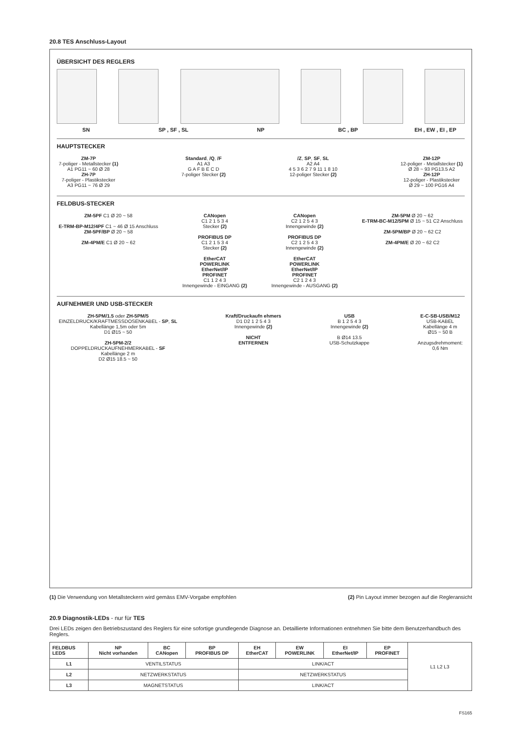20.8 TES Anschluss-Layout
ÜBERSICHT DES REGLERS
SN SP , SF , SL NP BC , BP EH , EW , EI , EP
HAUPTSTECKER
ZM-7P
7-poliger - Metallstecker (1)
A1 PG11 ~ 60 Ø 28
ZH-7P
7-poliger - Plastikstecker
A3 PG11 ~ 76 Ø 29
Standard, /Q, /F
A1 A3
G A F B E C D
7-poliger Stecker (2)
/Z, SP, SF, SL
A2 A4
4 5 3 6 2 7 9 11 1 8 10
12-poliger Stecker (2)
ZM-12P
12-poliger - Metallstecker (1)
Ø 28 ~ 93 PG13.5 A2
ZH-12P
12-poliger - Plastikstecker
Ø 29 ~ 100 PG16 A4
FELDBUS-STECKER
ZM-5PF C1 Ø 20 ~ 58
E-TRM-BP-M12/4PF C1 ~ 46 Ø 15 Anschluss
ZM-5PF/BP Ø 20 ~ 58
ZM-4PM/E C1 Ø 20 ~ 62
CANopen
C1 2 1 5 3 4
Stecker (2)
PROFIBUS DP
C1 2 1 5 3 4
Stecker (2)
EtherCAT
POWERLINK
EtherNet/IP
PROFINET
C1 1 2 4 3
Innengewinde - EINGANG (2)
CANopen
C2 1 2 5 4 3
Innengewinde (2)
PROFIBUS DP
C2 1 2 5 4 3
Innengewinde (2)
EtherCAT
POWERLINK
EtherNet/IP
PROFINET
C2 1 2 4 3
Innengewinde - AUSGANG (2)
ZM-5PM Ø 20 ~ 62
E-TRM-BC-M12/5PM Ø 15 ~ 51 C2 Anschluss
ZM-5PM/BP Ø 20 ~ 62 C2
ZM-4PM/E Ø 20 ~ 62 C2
AUFNEHMER UND USB-STECKER
ZH-5PM/1.5 oder ZH-5PM/5
EINZELDRUCK/KRAFTMESSDOSENKABEL - SP, SL
Kabellänge 1,5m oder 5m
D1 Ø15 ~ 50
ZH-5PM-2/2
DOPPELDRUCKAUFNEHMERKABEL - SF
Kabellänge 2 m
D2 Ø15 18.5 ~ 50
Kraft/Druckaufn ehmers
D1 D2 1 2 5 4 3
Innengewinde (2)
NICHT
ENTFERNEN
USB
B 1 2 5 4 3
Innengewinde (2)
B Ø14 13.5
USB-Schutzkappe
E-C-SB-USB/M12
USB-KABEL
Kabellänge 4 m
Ø15 ~ 50 B
Anzugsdrehmoment:
0,6 Nm
(1) Die Verwendung von Metallsteckern wird gemäss EMV-Vorgabe empfohlen (2) Pin Layout immer bezogen auf die Regleransicht
20.9 Diagnostik-LEDs - nur für TES
Drei LEDs zeigen den Betriebszustand des Reglers für eine sofortige grundlegende Diagnose an. Detaillierte Informationen entnehmen Sie bitte dem Benutzerhandbuch des Reglers.
| FELDBUS LEDS | NP Nicht vorhanden | BC CANopen | BP PROFIBUS DP | EH EtherCAT | EW POWERLINK | EI EtherNet/IP | EP PROFINET | L1 L2 L3 |
| L1 | VENTILSTATUS | | | LINK/ACT | | | | |
| L2 | NETZWERKSTATUS | | | NETZWERKSTATUS | | | | |
| L3 | MAGNETSTATUS | | | LINK/ACT | | | | |
FS165